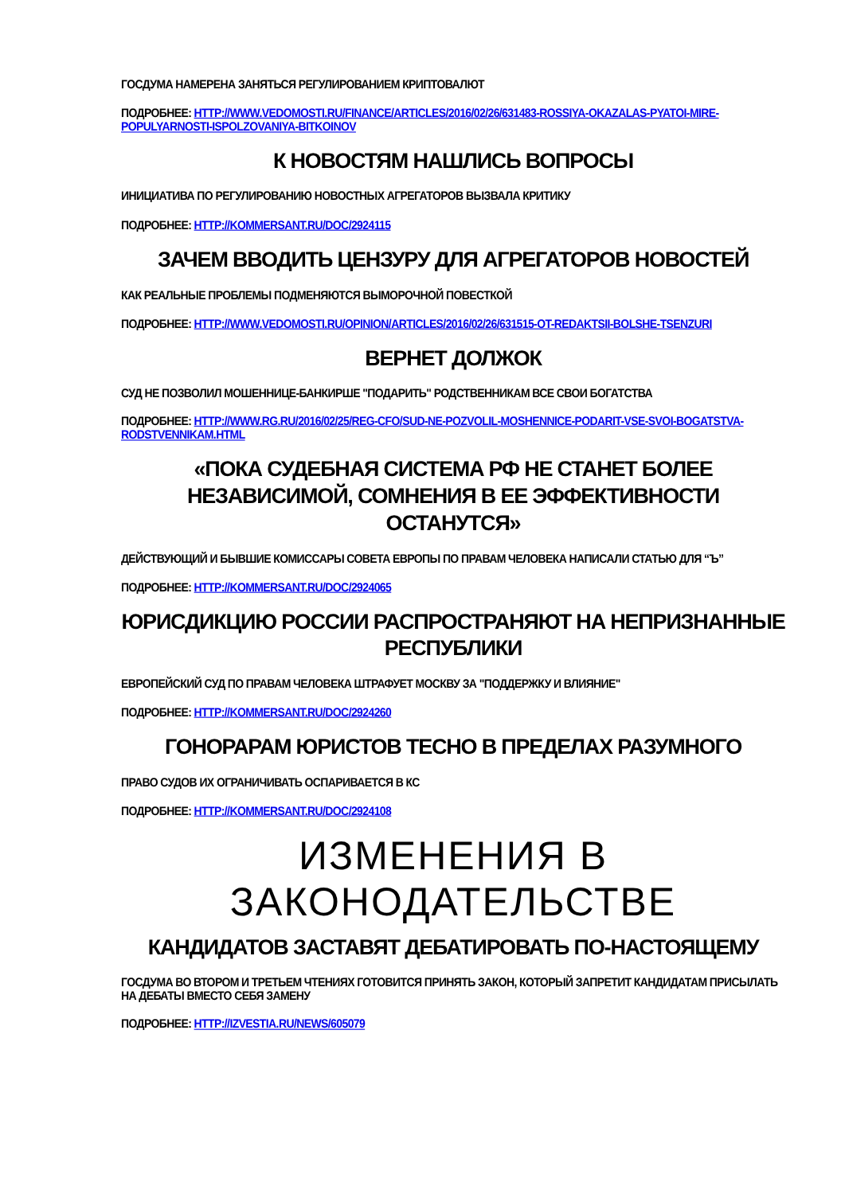ГОСДУМА НАМЕРЕНА ЗАНЯТЬСЯ РЕГУЛИРОВАНИЕМ КРИПТОВАЛЮТ
ПОДРОБНЕЕ: HTTP://WWW.VEDOMOSTI.RU/FINANCE/ARTICLES/2016/02/26/631483-ROSSIYA-OKAZALAS-PYATOI-MIRE-POPULYARNOSTI-ISPOLZOVANIYA-BITKOINOV
К НОВОСТЯМ НАШЛИСЬ ВОПРОСЫ
ИНИЦИАТИВА ПО РЕГУЛИРОВАНИЮ НОВОСТНЫХ АГРЕГАТОРОВ ВЫЗВАЛА КРИТИКУ
ПОДРОБНЕЕ: HTTP://KOMMERSANT.RU/DOC/2924115
ЗАЧЕМ ВВОДИТЬ ЦЕНЗУРУ ДЛЯ АГРЕГАТОРОВ НОВОСТЕЙ
КАК РЕАЛЬНЫЕ ПРОБЛЕМЫ ПОДМЕНЯЮТСЯ ВЫМОРОЧНОЙ ПОВЕСТКОЙ
ПОДРОБНЕЕ: HTTP://WWW.VEDOMOSTI.RU/OPINION/ARTICLES/2016/02/26/631515-OT-REDAKTSII-BOLSHE-TSENZURI
ВЕРНЕТ ДОЛЖОК
СУД НЕ ПОЗВОЛИЛ МОШЕННИЦЕ-БАНКИРШЕ "ПОДАРИТЬ" РОДСТВЕННИКАМ ВСЕ СВОИ БОГАТСТВА
ПОДРОБНЕЕ: HTTP://WWW.RG.RU/2016/02/25/REG-CFO/SUD-NE-POZVOLIL-MOSHENNICE-PODARIT-VSE-SVOI-BOGATSTVA-RODSTVENNIKAM.HTML
«ПОКА СУДЕБНАЯ СИСТЕМА РФ НЕ СТАНЕТ БОЛЕЕ НЕЗАВИСИМОЙ, СОМНЕНИЯ В ЕЕ ЭФФЕКТИВНОСТИ ОСТАНУТСЯ»
ДЕЙСТВУЮЩИЙ И БЫВШИЕ КОМИССАРЫ СОВЕТА ЕВРОПЫ ПО ПРАВАМ ЧЕЛОВЕКА НАПИСАЛИ СТАТЬЮ ДЛЯ “Ъ”
ПОДРОБНЕЕ: HTTP://KOMMERSANT.RU/DOC/2924065
ЮРИСДИКЦИЮ РОССИИ РАСПРОСТРАНЯЮТ НА НЕПРИЗНАННЫЕ РЕСПУБЛИКИ
ЕВРОПЕЙСКИЙ СУД ПО ПРАВАМ ЧЕЛОВЕКА ШТРАФУЕТ МОСКВУ ЗА "ПОДДЕРЖКУ И ВЛИЯНИЕ"
ПОДРОБНЕЕ: HTTP://KOMMERSANT.RU/DOC/2924260
ГОНОРАРАМ ЮРИСТОВ ТЕСНО В ПРЕДЕЛАХ РАЗУМНОГО
ПРАВО СУДОВ ИХ ОГРАНИЧИВАТЬ ОСПАРИВАЕТСЯ В КС
ПОДРОБНЕЕ: HTTP://KOMMERSANT.RU/DOC/2924108
ИЗМЕНЕНИЯ В ЗАКОНОДАТЕЛЬСТВЕ
КАНДИДАТОВ ЗАСТАВЯТ ДЕБАТИРОВАТЬ ПО-НАСТОЯЩЕМУ
ГОСДУМА ВО ВТОРОМ И ТРЕТЬЕМ ЧТЕНИЯХ ГОТОВИТСЯ ПРИНЯТЬ ЗАКОН, КОТОРЫЙ ЗАПРЕТИТ КАНДИДАТАМ ПРИСЫЛАТЬ НА ДЕБАТЫ ВМЕСТО СЕБЯ ЗАМЕНУ
ПОДРОБНЕЕ: HTTP://IZVESTIA.RU/NEWS/605079